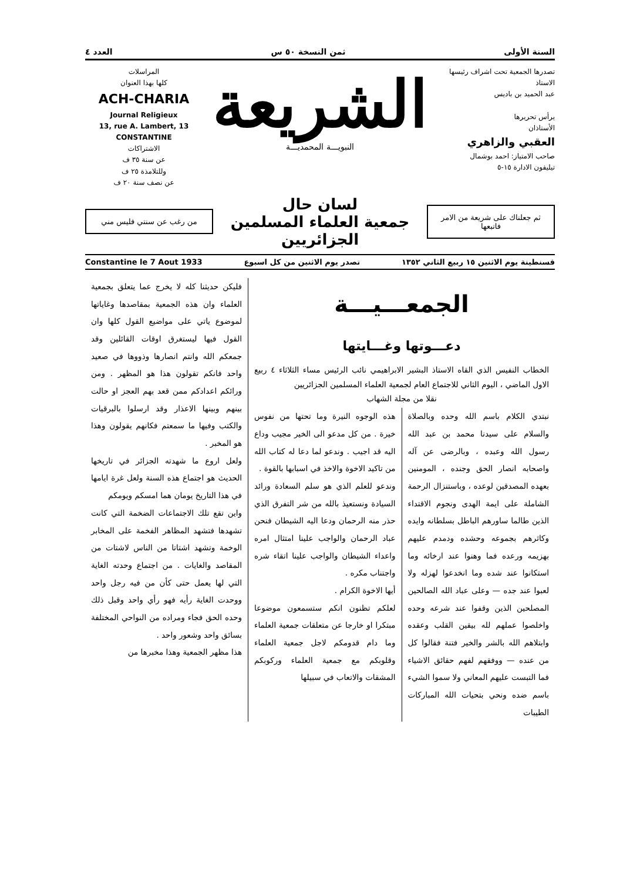السنة الأولى ثمن النسخة ٥٠ س العدد ٤
تصدرها الجمعية تحت اشراف رئيسها
الاستاذ
عبد الحميد بن باديس
يرأس تحريرها
الأستاذان
العقبي والزاهري
صاحب الامتياز: احمد بوشمال
تيليفون الادارة ١٥-٥
الشريعة
النبويـــة المحمديـــة
المراسلات
كلها بهذا العنوان
ACH-CHARIA
Journal Religieux
13, rue A. Lambert, 13
CONSTANTINE
الاشتراكات
عن سنة ٣٥ ف
وللتلامذة ٢٥ ف
عن نصف سنة ٢٠ ف
ثم جعلناك على شريعة من الامر فاتبعها
لسان حال
جمعية العلماء المسلمين الجزائريين
من رغب عن سنتي فليس مني
قسنطينة يوم الاثنين ١٥ ربيع الثاني ١٣٥٢ تصدر يوم الاثنين من كل اسبوع Constantine le 7 Aout 1933
الجمعـــيـــة
دعـــوتها وغـــايتها
الخطاب النفيس الذي القاه الاستاذ البشير الابراهيمي نائب الرئيس مساء الثلاثاء ٤ ربيع الاول الماضي ، اليوم الثاني للاجتماع العام لجمعية العلماء المسلمين الجزائريين
نقلا من مجلة الشهاب
نبتدي الكلام باسم الله وحده وبالصلاة والسلام على سيدنا محمد بن عبد الله رسول الله وعبده ، وبالرضى عن آله واصحابه انصار الحق وجنده ، المومنين بعهده المصدقين لوعده ، وباستنزال الرحمة الشاملة على ايمة الهدى ونجوم الاقتداء الذين طالما ساورهم الباطل بسلطانه وايده وكاثرهم بجموعه وحشده ودمدم عليهم بهزيمه ورعده فما وهنوا عند ارخائه وما استكانوا عند شده وما انخدعوا لهزله ولا لعبوا عند جده — وعلى عباد الله الصالحين المصلحين الذين وقفوا عند شرعه وحده واخلصوا عملهم لله بيقين القلب وعقده وابتلاهم الله بالشر والخير فتنة فقالوا كل من عنده — ووفقهم لفهم حقائق الاشياء فما التبست عليهم المعاني ولا سموا الشيء باسم ضده ونحي بتحيات الله المباركات الطيبات
هذه الوجوه النيرة وما تحتها من نفوس خيرة . من كل مدعو الى الخير مجيب وداع اليه قد اجيب . وندعو لما دعا له كتاب الله من تاكيد الاخوة والاخذ في اسبابها بالقوة .
وندعو للعلم الذي هو سلم السعادة ورائد السيادة ونستعيذ بالله من شر التفرق الذي حذر منه الرحمان ودعا اليه الشيطان فنحن عباد الرحمان والواجب علينا امتثال امره واعداء الشيطان والواجب علينا اتقاء شره واجتناب مكره .
أيها الاخوة الكرام .
لعلكم تظنون انكم ستسمعون موضوعا مبتكرا او خارجا عن متعلقات جمعية العلماء وما دام قدومكم لاجل جمعية العلماء وقلوبكم مع جمعية العلماء وركوبكم المشقات والاتعاب في سبيلها
فليكن حديثنا كله لا يخرج عما يتعلق بجمعية العلماء وان هذه الجمعية بمقاصدها وغاياتها لموضوع ياتي على مواضيع القول كلها وان القول فيها ليستغرق اوقات القائلين وقد جمعكم الله وانتم انصارها وذووها في صعيد واحد فانكم تقولون هذا هو المظهر . ومن ورائكم اعدادكم ممن قعد بهم العجز او حالت بينهم وبينها الاعذار وقد ارسلوا بالبرقيات والكتب وفيها ما سمعتم فكانهم يقولون وهذا هو المخبر .
ولعل اروع ما شهدته الجزائر في تاريخها الحديث هو اجتماع هذه السنة ولعل غرة ايامها في هذا التاريخ يومان هما امسكم ويومكم
واين تقع تلك الاجتماعات الضخمة التي كانت تشهدها فتشهد المظاهر الفخمة على المخابر الوخمة وتشهد اشتاتا من الناس لاشتات من المقاصد والغايات . من اجتماع وحدته الغاية التي لها يعمل حتى كأن من فيه رجل واحد ووحدت الغاية رأيه فهو رأي واحد وقبل ذلك وحده الحق فجاء ومراده من النواحي المختلفة بسائق واحد وشعور واحد .
هذا مظهر الجمعية وهذا مخبرها من